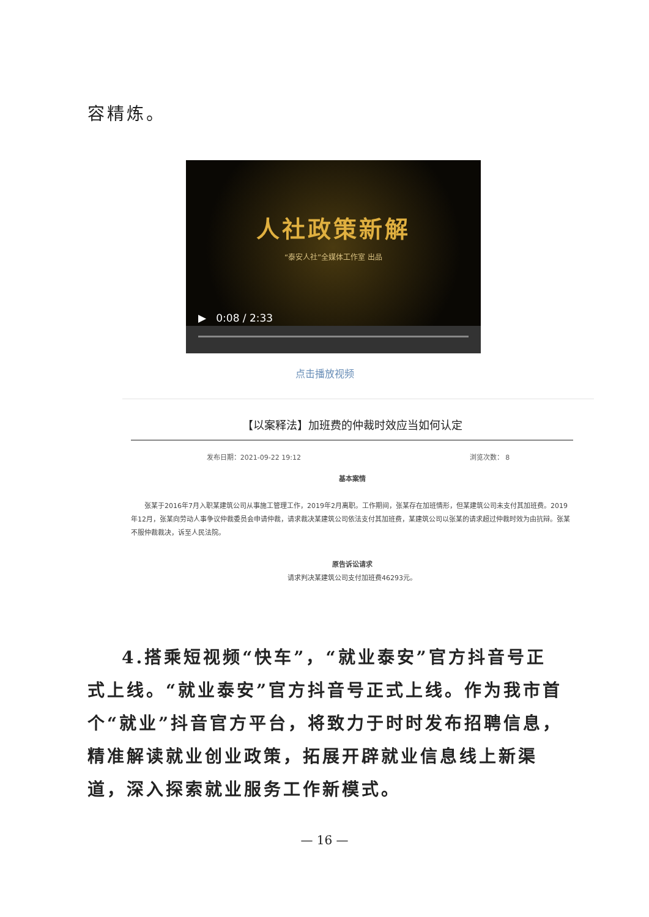容精炼。
人社政策新解
“泰安人社”全媒体工作室 出品
▶ 0:08 / 2:33
点击播放视频
【以案释法】加班费的仲裁时效应当如何认定
发布日期：2021-09-22 19:12 浏览次数： 8
基本案情
张某于2016年7月入职某建筑公司从事施工管理工作，2019年2月离职。工作期间，张某存在加班情形，但某建筑公司未支付其加班费。2019年12月，张某向劳动人事争议仲裁委员会申请仲裁，请求裁决某建筑公司依法支付其加班费，某建筑公司以张某的请求超过仲裁时效为由抗辩。张某不服仲裁裁决，诉至人民法院。
原告诉讼请求
请求判决某建筑公司支付加班费46293元。
4.搭乘短视频“快车”，“就业泰安”官方抖音号正式上线。“就业泰安”官方抖音号正式上线。作为我市首个“就业”抖音官方平台，将致力于时时发布招聘信息，精准解读就业创业政策，拓展开辟就业信息线上新渠道，深入探索就业服务工作新模式。
— 16 —